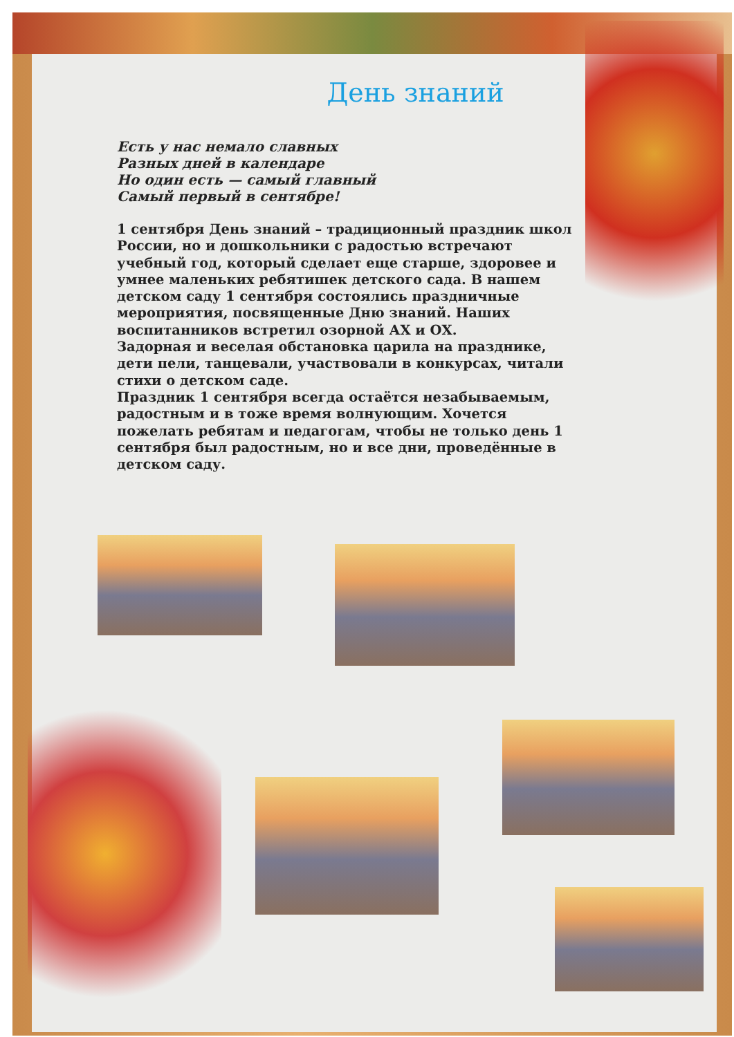День знаний
Есть у нас немало славных
Разных дней в календаре
Но один есть — самый главный
Самый первый в сентябре!
1 сентября День знаний – традиционный праздник школ России, но и дошкольники с радостью встречают учебный год, который сделает еще старше, здоровее и умнее маленьких ребятишек детского сада. В нашем детском саду 1 сентября состоялись праздничные мероприятия, посвященные Дню знаний. Наших воспитанников встретил озорной АХ и ОХ.
Задорная и веселая обстановка царила на празднике, дети пели, танцевали, участвовали в конкурсах, читали стихи о детском саде.
Праздник 1 сентября всегда остаётся незабываемым, радостным и в тоже время волнующим. Хочется пожелать ребятам и педагогам, чтобы не только день 1 сентября был радостным, но и все дни, проведённые в детском саду.